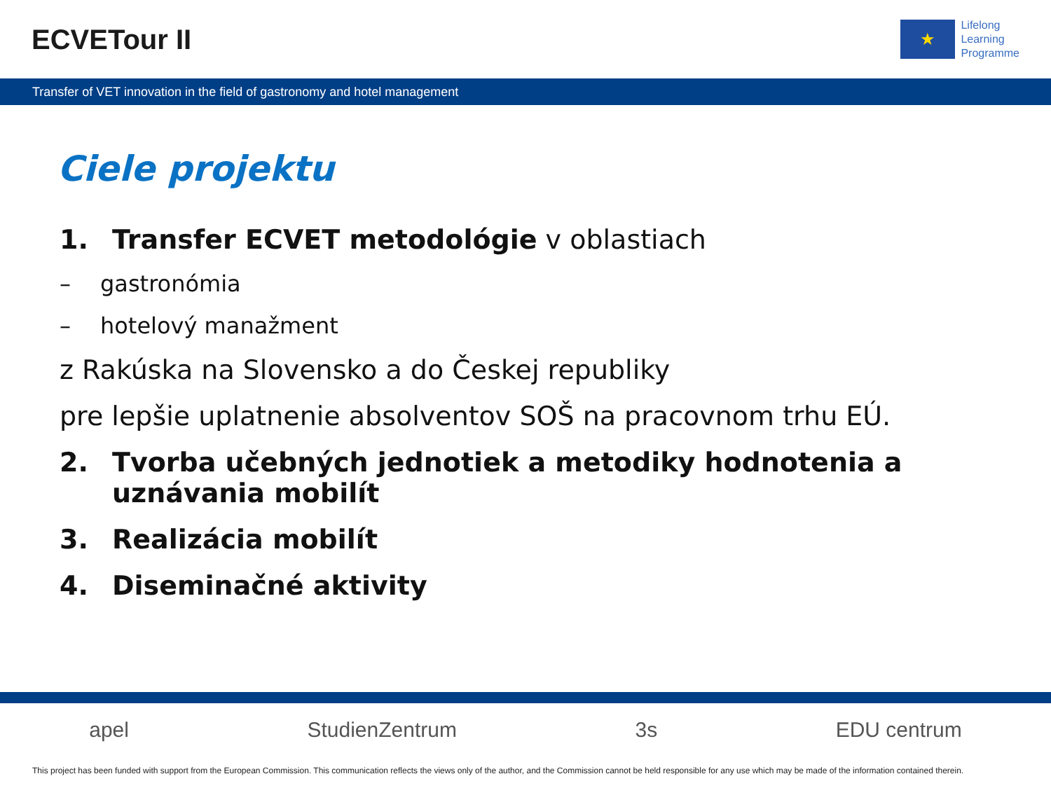ECVETour II
★
Lifelong
Learning
Programme
Transfer of VET innovation in the field of gastronomy and hotel management
Ciele projektu
1. Transfer ECVET metodológie v oblastiach
– gastronómia
– hotelový manažment
z Rakúska na Slovensko a do Českej republiky
pre lepšie uplatnenie absolventov SOŠ na pracovnom trhu EÚ.
2. Tvorba učebných jednotiek a metodiky hodnotenia a
uznávania mobilít
3. Realizácia mobilít
4. Diseminačné aktivity
apel StudienZentrum 3s EDU centrum
This project has been funded with support from the European Commission. This communication reflects the views only of the author, and the Commission cannot be held responsible for any use which may be made of the information contained therein.